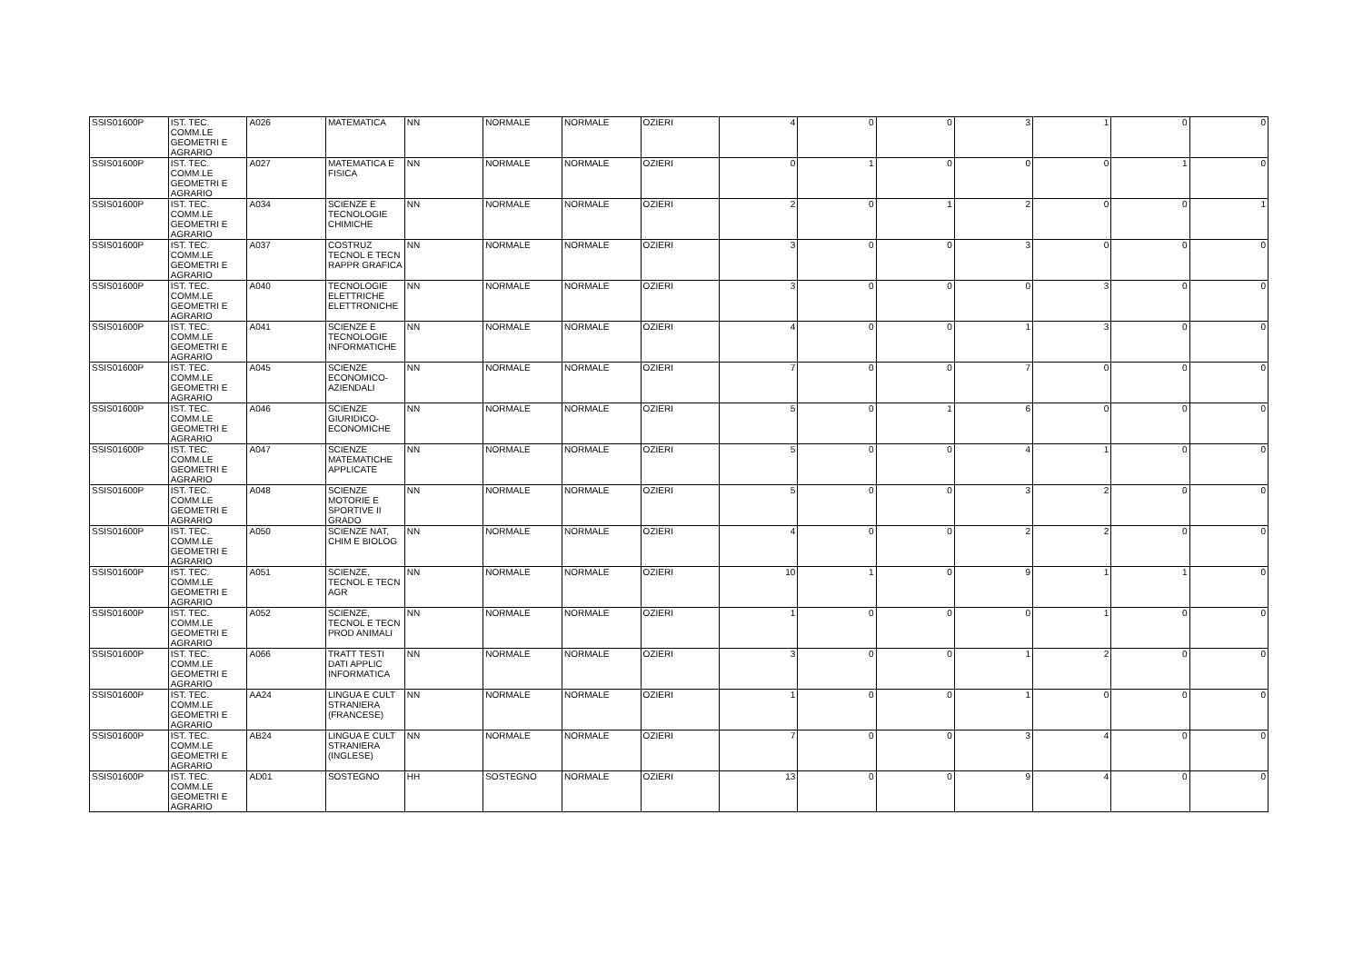| SSIS01600P | IST. TEC. COMM.LE GEOMETRI E AGRARIO | A026 | MATEMATICA | NN | NORMALE | NORMALE | OZIERI | 4 | 0 | 0 | 3 | 1 | 0 | 0 |
| SSIS01600P | IST. TEC. COMM.LE GEOMETRI E AGRARIO | A027 | MATEMATICA E FISICA | NN | NORMALE | NORMALE | OZIERI | 0 | 1 | 0 | 0 | 0 | 1 | 0 |
| SSIS01600P | IST. TEC. COMM.LE GEOMETRI E AGRARIO | A034 | SCIENZE E TECNOLOGIE CHIMICHE | NN | NORMALE | NORMALE | OZIERI | 2 | 0 | 1 | 2 | 0 | 0 | 1 |
| SSIS01600P | IST. TEC. COMM.LE GEOMETRI E AGRARIO | A037 | COSTRUZ TECNOL E TECN RAPPR GRAFICA | NN | NORMALE | NORMALE | OZIERI | 3 | 0 | 0 | 3 | 0 | 0 | 0 |
| SSIS01600P | IST. TEC. COMM.LE GEOMETRI E AGRARIO | A040 | TECNOLOGIE ELETTRICHE ELETTRONICHE | NN | NORMALE | NORMALE | OZIERI | 3 | 0 | 0 | 0 | 3 | 0 | 0 |
| SSIS01600P | IST. TEC. COMM.LE GEOMETRI E AGRARIO | A041 | SCIENZE E TECNOLOGIE INFORMATICHE | NN | NORMALE | NORMALE | OZIERI | 4 | 0 | 0 | 1 | 3 | 0 | 0 |
| SSIS01600P | IST. TEC. COMM.LE GEOMETRI E AGRARIO | A045 | SCIENZE ECONOMICO-AZIENDALI | NN | NORMALE | NORMALE | OZIERI | 7 | 0 | 0 | 7 | 0 | 0 | 0 |
| SSIS01600P | IST. TEC. COMM.LE GEOMETRI E AGRARIO | A046 | SCIENZE GIURIDICO-ECONOMICHE | NN | NORMALE | NORMALE | OZIERI | 5 | 0 | 1 | 6 | 0 | 0 | 0 |
| SSIS01600P | IST. TEC. COMM.LE GEOMETRI E AGRARIO | A047 | SCIENZE MATEMATICHE APPLICATE | NN | NORMALE | NORMALE | OZIERI | 5 | 0 | 0 | 4 | 1 | 0 | 0 |
| SSIS01600P | IST. TEC. COMM.LE GEOMETRI E AGRARIO | A048 | SCIENZE MOTORIE E SPORTIVE II GRADO | NN | NORMALE | NORMALE | OZIERI | 5 | 0 | 0 | 3 | 2 | 0 | 0 |
| SSIS01600P | IST. TEC. COMM.LE GEOMETRI E AGRARIO | A050 | SCIENZE NAT, CHIM E BIOLOG | NN | NORMALE | NORMALE | OZIERI | 4 | 0 | 0 | 2 | 2 | 0 | 0 |
| SSIS01600P | IST. TEC. COMM.LE GEOMETRI E AGRARIO | A051 | SCIENZE, TECNOL E TECN AGR | NN | NORMALE | NORMALE | OZIERI | 10 | 1 | 0 | 9 | 1 | 1 | 0 |
| SSIS01600P | IST. TEC. COMM.LE GEOMETRI E AGRARIO | A052 | SCIENZE, TECNOL E TECN PROD ANIMALI | NN | NORMALE | NORMALE | OZIERI | 1 | 0 | 0 | 0 | 1 | 0 | 0 |
| SSIS01600P | IST. TEC. COMM.LE GEOMETRI E AGRARIO | A066 | TRATT TESTI DATI APPLIC INFORMATICA | NN | NORMALE | NORMALE | OZIERI | 3 | 0 | 0 | 1 | 2 | 0 | 0 |
| SSIS01600P | IST. TEC. COMM.LE GEOMETRI E AGRARIO | AA24 | LINGUA E CULT STRANIERA (FRANCESE) | NN | NORMALE | NORMALE | OZIERI | 1 | 0 | 0 | 1 | 0 | 0 | 0 |
| SSIS01600P | IST. TEC. COMM.LE GEOMETRI E AGRARIO | AB24 | LINGUA E CULT STRANIERA (INGLESE) | NN | NORMALE | NORMALE | OZIERI | 7 | 0 | 0 | 3 | 4 | 0 | 0 |
| SSIS01600P | IST. TEC. COMM.LE GEOMETRI E AGRARIO | AD01 | SOSTEGNO | HH | SOSTEGNO | NORMALE | OZIERI | 13 | 0 | 0 | 9 | 4 | 0 | 0 |